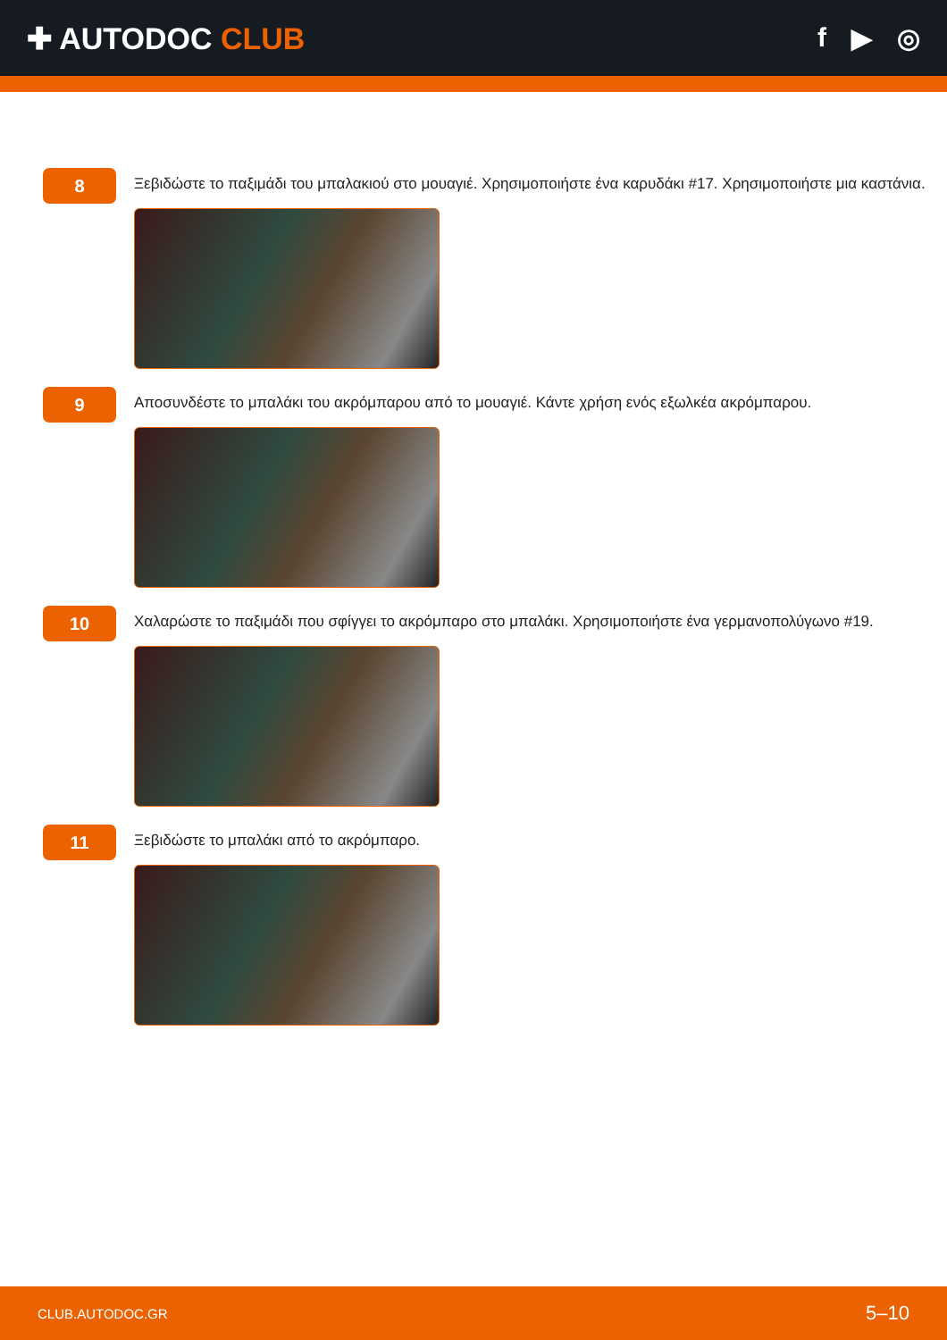✚ AUTODOC CLUB f ▶ ◎
8
Ξεβιδώστε το παξιμάδι του μπαλακιού στο μουαγιέ. Χρησιμοποιήστε ένα καρυδάκι #17. Χρησιμοποιήστε μια καστάνια.
9
Αποσυνδέστε το μπαλάκι του ακρόμπαρου από το μουαγιέ. Κάντε χρήση ενός εξωλκέα ακρόμπαρου.
10
Χαλαρώστε το παξιμάδι που σφίγγει το ακρόμπαρο στο μπαλάκι. Χρησιμοποιήστε ένα γερμανοπολύγωνο #19.
11
Ξεβιδώστε το μπαλάκι από το ακρόμπαρο.
CLUB.AUTODOC.GR 5–10